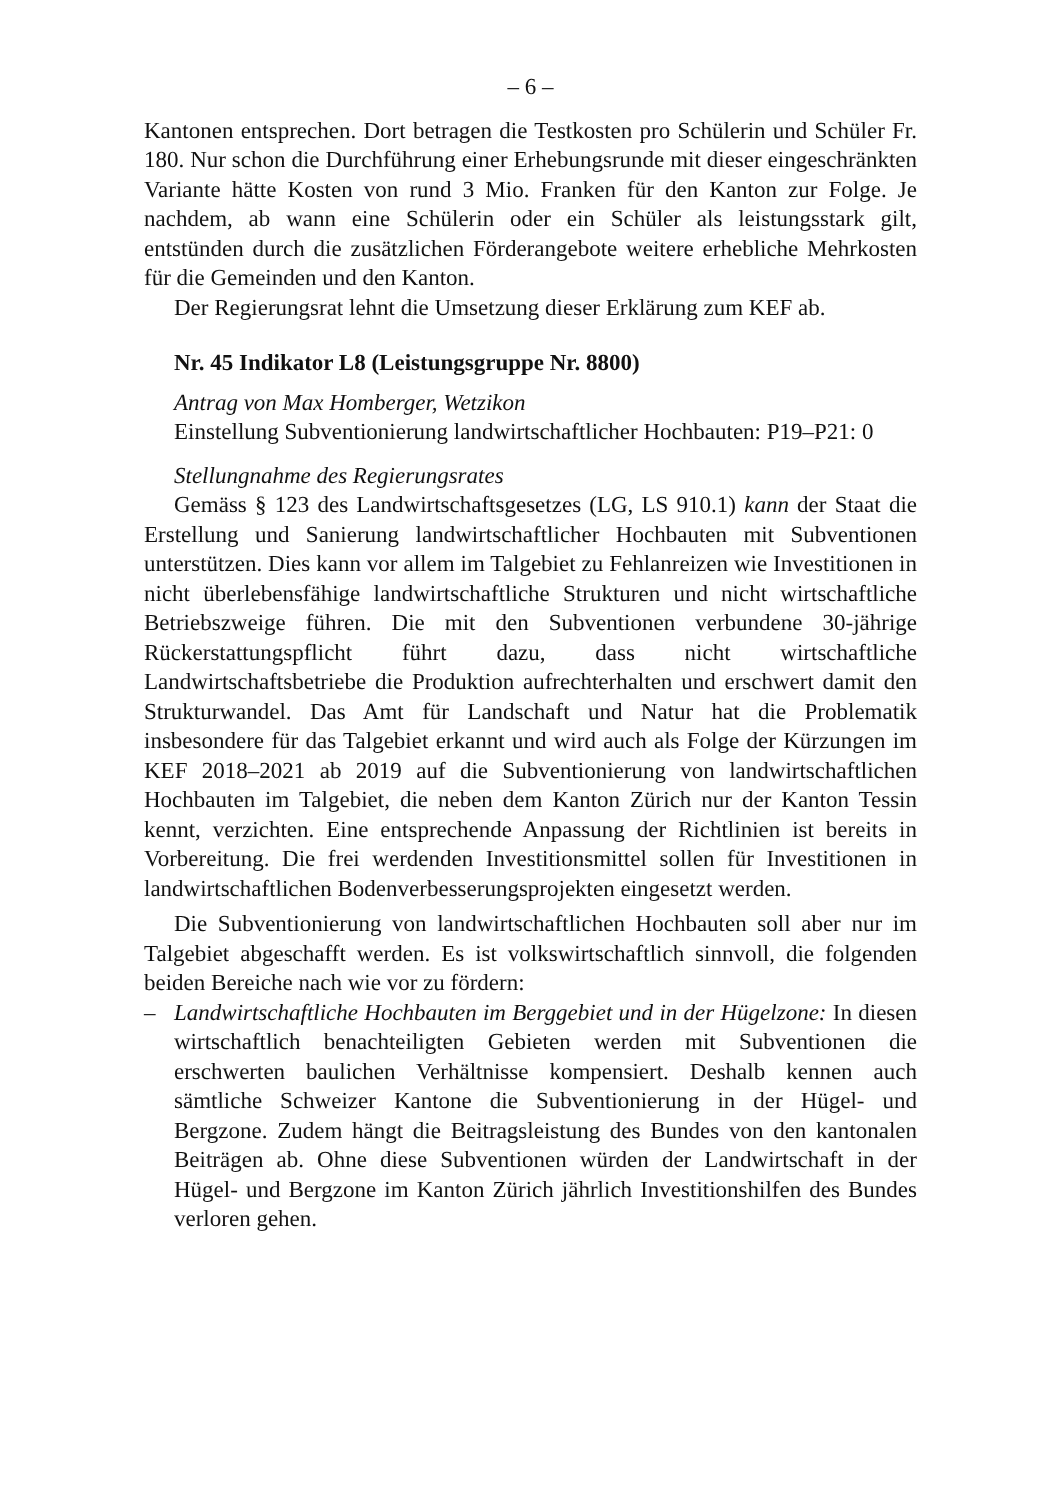– 6 –
Kantonen entsprechen. Dort betragen die Testkosten pro Schülerin und Schüler Fr. 180. Nur schon die Durchführung einer Erhebungsrunde mit dieser eingeschränkten Variante hätte Kosten von rund 3 Mio. Franken für den Kanton zur Folge. Je nachdem, ab wann eine Schülerin oder ein Schüler als leistungsstark gilt, entstünden durch die zusätzlichen Förderangebote weitere erhebliche Mehrkosten für die Gemeinden und den Kanton.
Der Regierungsrat lehnt die Umsetzung dieser Erklärung zum KEF ab.
Nr. 45 Indikator L8 (Leistungsgruppe Nr. 8800)
Antrag von Max Homberger, Wetzikon
Einstellung Subventionierung landwirtschaftlicher Hochbauten: P19–P21: 0
Stellungnahme des Regierungsrates
Gemäss § 123 des Landwirtschaftsgesetzes (LG, LS 910.1) kann der Staat die Erstellung und Sanierung landwirtschaftlicher Hochbauten mit Subventionen unterstützen. Dies kann vor allem im Talgebiet zu Fehlanreizen wie Investitionen in nicht überlebensfähige landwirtschaftliche Strukturen und nicht wirtschaftliche Betriebszweige führen. Die mit den Subventionen verbundene 30-jährige Rückerstattungspflicht führt dazu, dass nicht wirtschaftliche Landwirtschaftsbetriebe die Produktion aufrechterhalten und erschwert damit den Strukturwandel. Das Amt für Landschaft und Natur hat die Problematik insbesondere für das Talgebiet erkannt und wird auch als Folge der Kürzungen im KEF 2018–2021 ab 2019 auf die Subventionierung von landwirtschaftlichen Hochbauten im Talgebiet, die neben dem Kanton Zürich nur der Kanton Tessin kennt, verzichten. Eine entsprechende Anpassung der Richtlinien ist bereits in Vorbereitung. Die frei werdenden Investitionsmittel sollen für Investitionen in landwirtschaftlichen Bodenverbesserungsprojekten eingesetzt werden.
Die Subventionierung von landwirtschaftlichen Hochbauten soll aber nur im Talgebiet abgeschafft werden. Es ist volkswirtschaftlich sinnvoll, die folgenden beiden Bereiche nach wie vor zu fördern:
– Landwirtschaftliche Hochbauten im Berggebiet und in der Hügelzone: In diesen wirtschaftlich benachteiligten Gebieten werden mit Subventionen die erschwerten baulichen Verhältnisse kompensiert. Deshalb kennen auch sämtliche Schweizer Kantone die Subventionierung in der Hügel- und Bergzone. Zudem hängt die Beitragsleistung des Bundes von den kantonalen Beiträgen ab. Ohne diese Subventionen würden der Landwirtschaft in der Hügel- und Bergzone im Kanton Zürich jährlich Investitionshilfen des Bundes verloren gehen.